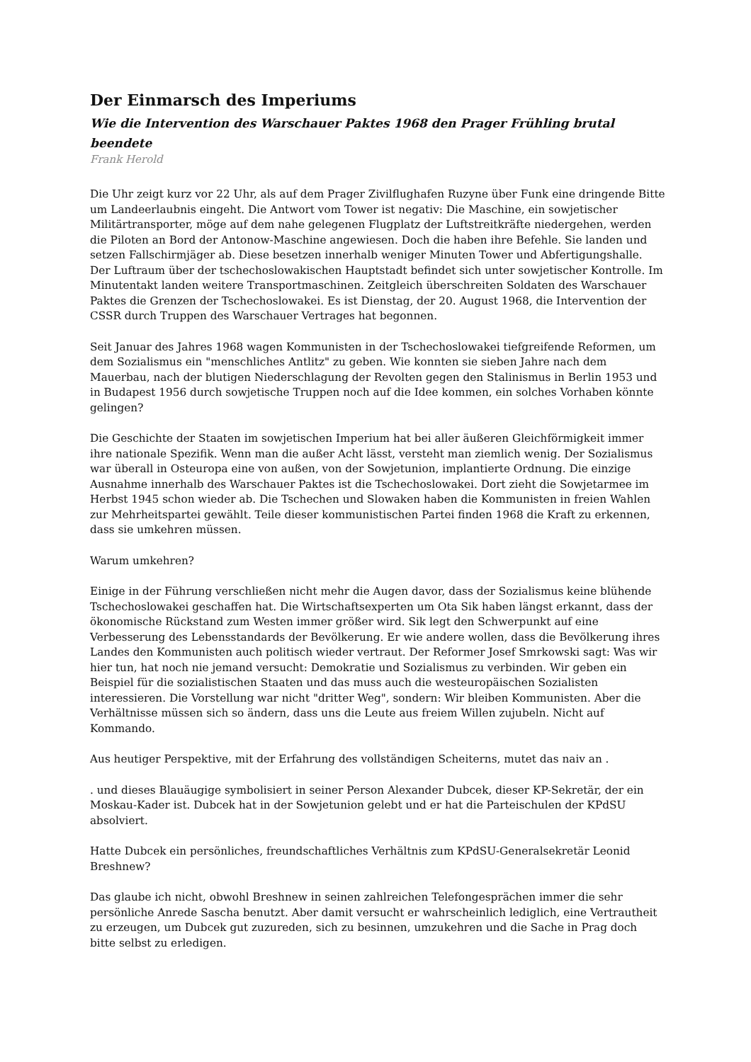Der Einmarsch des Imperiums
Wie die Intervention des Warschauer Paktes 1968 den Prager Frühling brutal beendete
Frank Herold
Die Uhr zeigt kurz vor 22 Uhr, als auf dem Prager Zivilflughafen Ruzyne über Funk eine dringende Bitte um Landeerlaubnis eingeht. Die Antwort vom Tower ist negativ: Die Maschine, ein sowjetischer Militärtransporter, möge auf dem nahe gelegenen Flugplatz der Luftstreitkräfte niedergehen, werden die Piloten an Bord der Antonow-Maschine angewiesen. Doch die haben ihre Befehle. Sie landen und setzen Fallschirmjäger ab. Diese besetzen innerhalb weniger Minuten Tower und Abfertigungshalle. Der Luftraum über der tschechoslowakischen Hauptstadt befindet sich unter sowjetischer Kontrolle. Im Minutentakt landen weitere Transportmaschinen. Zeitgleich überschreiten Soldaten des Warschauer Paktes die Grenzen der Tschechoslowakei. Es ist Dienstag, der 20. August 1968, die Intervention der CSSR durch Truppen des Warschauer Vertrages hat begonnen.
Seit Januar des Jahres 1968 wagen Kommunisten in der Tschechoslowakei tiefgreifende Reformen, um dem Sozialismus ein "menschliches Antlitz" zu geben. Wie konnten sie sieben Jahre nach dem Mauerbau, nach der blutigen Niederschlagung der Revolten gegen den Stalinismus in Berlin 1953 und in Budapest 1956 durch sowjetische Truppen noch auf die Idee kommen, ein solches Vorhaben könnte gelingen?
Die Geschichte der Staaten im sowjetischen Imperium hat bei aller äußeren Gleichförmigkeit immer ihre nationale Spezifik. Wenn man die außer Acht lässt, versteht man ziemlich wenig. Der Sozialismus war überall in Osteuropa eine von außen, von der Sowjetunion, implantierte Ordnung. Die einzige Ausnahme innerhalb des Warschauer Paktes ist die Tschechoslowakei. Dort zieht die Sowjetarmee im Herbst 1945 schon wieder ab. Die Tschechen und Slowaken haben die Kommunisten in freien Wahlen zur Mehrheitspartei gewählt. Teile dieser kommunistischen Partei finden 1968 die Kraft zu erkennen, dass sie umkehren müssen.
Warum umkehren?
Einige in der Führung verschließen nicht mehr die Augen davor, dass der Sozialismus keine blühende Tschechoslowakei geschaffen hat. Die Wirtschaftsexperten um Ota Sik haben längst erkannt, dass der ökonomische Rückstand zum Westen immer größer wird. Sik legt den Schwerpunkt auf eine Verbesserung des Lebensstandards der Bevölkerung. Er wie andere wollen, dass die Bevölkerung ihres Landes den Kommunisten auch politisch wieder vertraut. Der Reformer Josef Smrkowski sagt: Was wir hier tun, hat noch nie jemand versucht: Demokratie und Sozialismus zu verbinden. Wir geben ein Beispiel für die sozialistischen Staaten und das muss auch die westeuropäischen Sozialisten interessieren. Die Vorstellung war nicht "dritter Weg", sondern: Wir bleiben Kommunisten. Aber die Verhältnisse müssen sich so ändern, dass uns die Leute aus freiem Willen zujubeln. Nicht auf Kommando.
Aus heutiger Perspektive, mit der Erfahrung des vollständigen Scheiterns, mutet das naiv an .
. und dieses Blauäugige symbolisiert in seiner Person Alexander Dubcek, dieser KP-Sekretär, der ein Moskau-Kader ist. Dubcek hat in der Sowjetunion gelebt und er hat die Parteischulen der KPdSU absolviert.
Hatte Dubcek ein persönliches, freundschaftliches Verhältnis zum KPdSU-Generalsekretär Leonid Breshnew?
Das glaube ich nicht, obwohl Breshnew in seinen zahlreichen Telefongesprächen immer die sehr persönliche Anrede Sascha benutzt. Aber damit versucht er wahrscheinlich lediglich, eine Vertrautheit zu erzeugen, um Dubcek gut zuzureden, sich zu besinnen, umzukehren und die Sache in Prag doch bitte selbst zu erledigen.